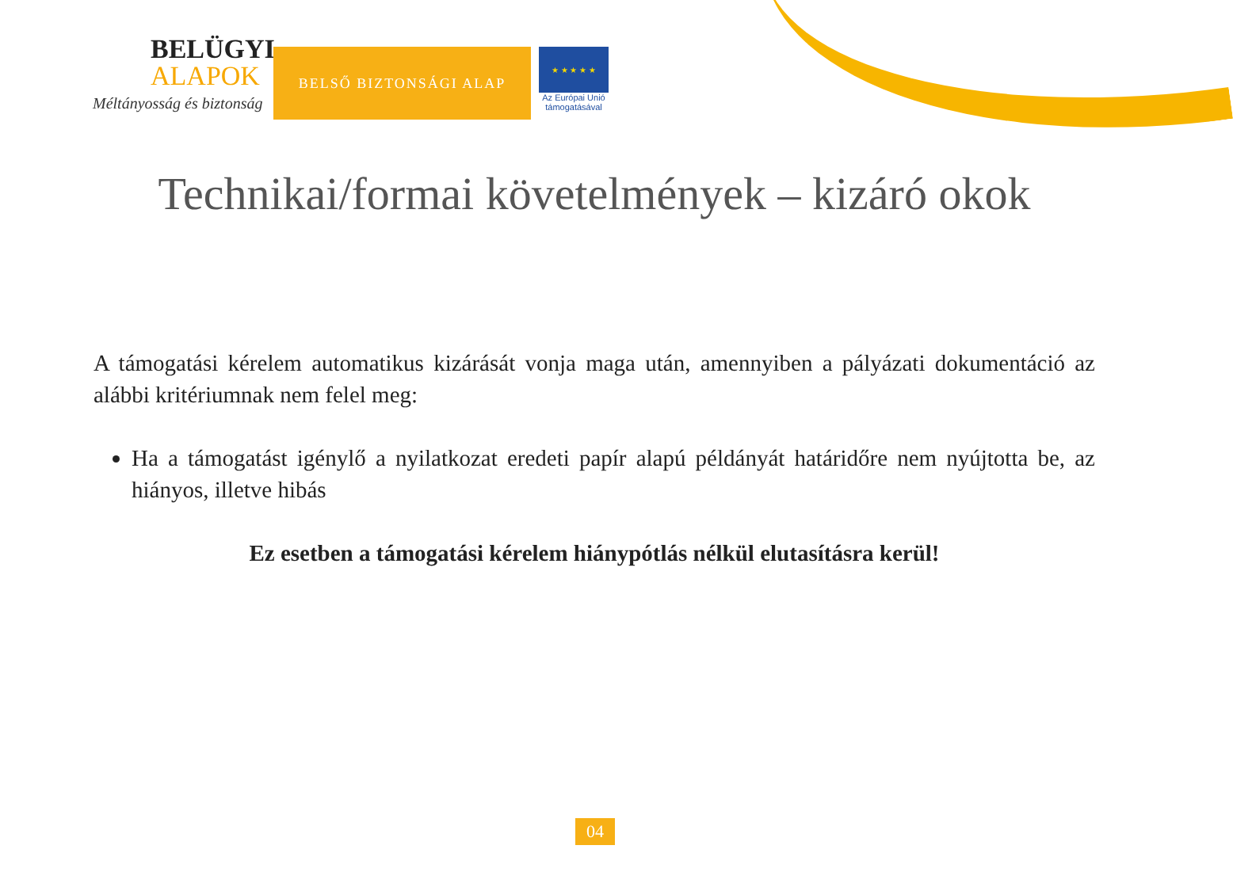BELÜGYI
ALAPOK
Méltányosság és biztonság
BELSŐ BIZTONSÁGI ALAP
★ ★ ★ ★ ★
Az Európai Unió
támogatásával
Technikai/formai követelmények – kizáró okok
A támogatási kérelem automatikus kizárását vonja maga után, amennyiben a pályázati dokumentáció az alábbi kritériumnak nem felel meg:
Ha a támogatást igénylő a nyilatkozat eredeti papír alapú példányát határidőre nem nyújtotta be, az hiányos, illetve hibás
Ez esetben a támogatási kérelem hiánypótlás nélkül elutasításra kerül!
04